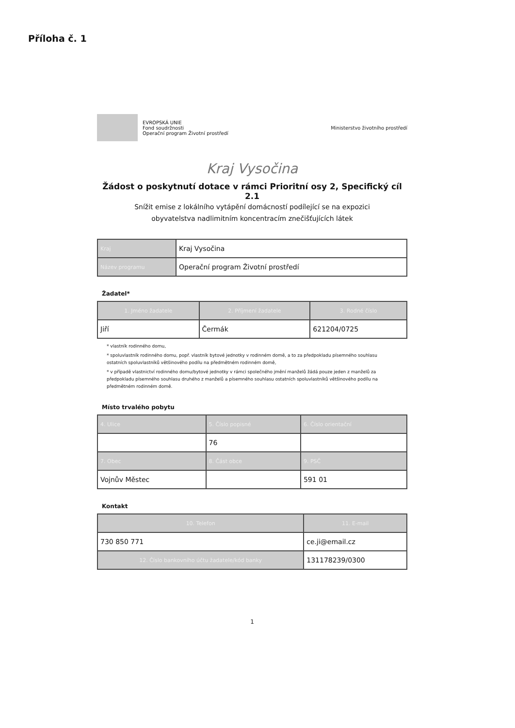Příloha č. 1
EVROPSKÁ UNIE
Fond soudržnosti
Operační program Životní prostředí
Ministerstvo životního prostředí
Kraj Vysočina
Žádost o poskytnutí dotace v rámci Prioritní osy 2, Specifický cíl 2.1
Snížit emise z lokálního vytápění domácností podílející se na expozici
obyvatelstva nadlimitním koncentracím znečišťujících látek
| Kraj | Kraj Vysočina |
| Název programu | Operační program Životní prostředí |
Žadatel*
| 1. Jméno žadatele | 2. Příjmení žadatele | 3. Rodné číslo |
| --- | --- | --- |
| Jiří | Čermák | 621204/0725 |
* vlastník rodinného domu,
* spoluvlastník rodinného domu, popř. vlastník bytové jednotky v rodinném domě, a to za předpokladu písemného souhlasu ostatních spoluvlastníků většinového podílu na předmětném rodinném domě,
* v případě vlastnictví rodinného domu/bytové jednotky v rámci společného jmění manželů žádá pouze jeden z manželů za předpokladu písemného souhlasu druhého z manželů a písemného souhlasu ostatních spoluvlastníků většinového podílu na předmětném rodinném domě.
Místo trvalého pobytu
| 4. Ulice | 5. Číslo popisné | 6. Číslo orientační |
| --- | --- | --- |
| | 76 | |
| 7. Obec | 8. Část obce | 9. PSČ |
| Vojnův Městec | | 591 01 |
Kontakt
| 10. Telefon | 11. E-mail |
| --- | --- |
| 730 850 771 | ce.ji@email.cz |
| 12. Číslo bankovního účtu žadatele/kód banky | 131178239/0300 |
1